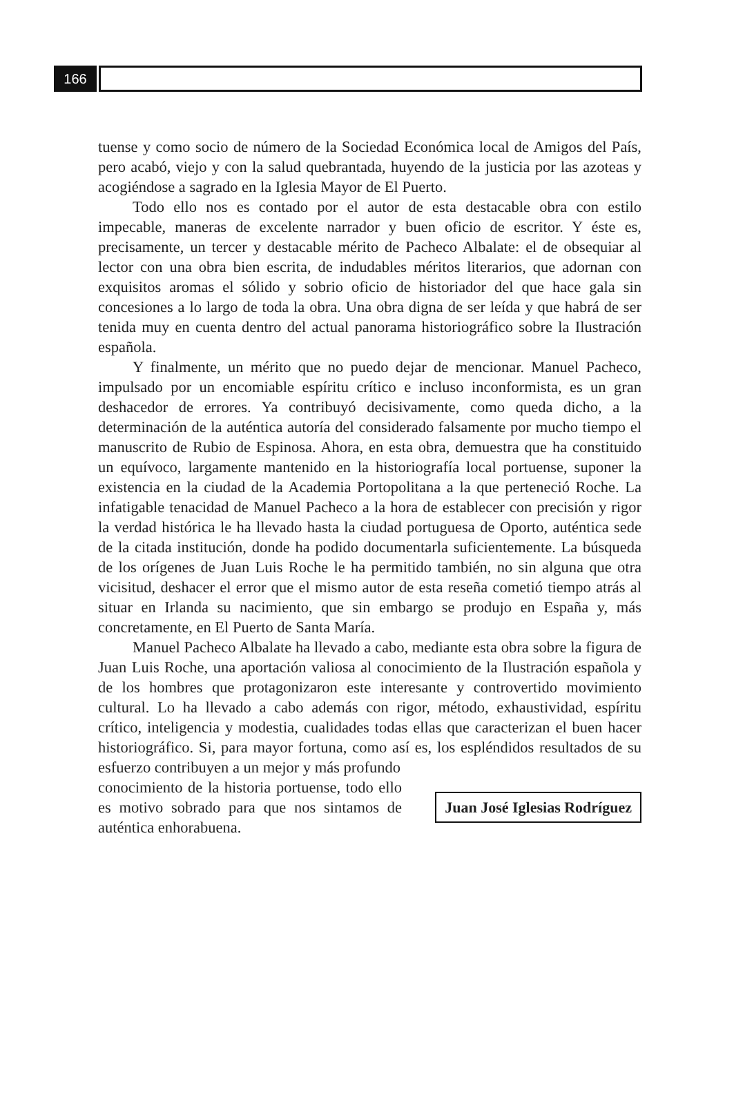166
tuense y como socio de número de la Sociedad Económica local de Amigos del País, pero acabó, viejo y con la salud quebrantada, huyendo de la justicia por las azoteas y acogiéndose a sagrado en la Iglesia Mayor de El Puerto.
Todo ello nos es contado por el autor de esta destacable obra con estilo impecable, maneras de excelente narrador y buen oficio de escritor. Y éste es, precisamente, un tercer y destacable mérito de Pacheco Albalate: el de obsequiar al lector con una obra bien escrita, de indudables méritos literarios, que adornan con exquisitos aromas el sólido y sobrio oficio de historiador del que hace gala sin concesiones a lo largo de toda la obra. Una obra digna de ser leída y que habrá de ser tenida muy en cuenta dentro del actual panorama historiográfico sobre la Ilustración española.
Y finalmente, un mérito que no puedo dejar de mencionar. Manuel Pacheco, impulsado por un encomiable espíritu crítico e incluso inconformista, es un gran deshacedor de errores. Ya contribuyó decisivamente, como queda dicho, a la determinación de la auténtica autoría del considerado falsamente por mucho tiempo el manuscrito de Rubio de Espinosa. Ahora, en esta obra, demuestra que ha constituido un equívoco, largamente mantenido en la historiografía local portuense, suponer la existencia en la ciudad de la Academia Portopolitana a la que perteneció Roche. La infatigable tenacidad de Manuel Pacheco a la hora de establecer con precisión y rigor la verdad histórica le ha llevado hasta la ciudad portuguesa de Oporto, auténtica sede de la citada institución, donde ha podido documentarla suficientemente. La búsqueda de los orígenes de Juan Luis Roche le ha permitido también, no sin alguna que otra vicisitud, deshacer el error que el mismo autor de esta reseña cometió tiempo atrás al situar en Irlanda su nacimiento, que sin embargo se produjo en España y, más concretamente, en El Puerto de Santa María.
Manuel Pacheco Albalate ha llevado a cabo, mediante esta obra sobre la figura de Juan Luis Roche, una aportación valiosa al conocimiento de la Ilustración española y de los hombres que protagonizaron este interesante y controvertido movimiento cultural. Lo ha llevado a cabo además con rigor, método, exhaustividad, espíritu crítico, inteligencia y modestia, cualidades todas ellas que caracterizan el buen hacer historiográfico. Si, para mayor fortuna, como así es, los espléndidos resultados de su esfuerzo contribuyen a un mejor y más profundo
conocimiento de la historia portuense, todo ello es motivo sobrado para que nos sintamos de auténtica enhorabuena.
Juan José Iglesias Rodríguez